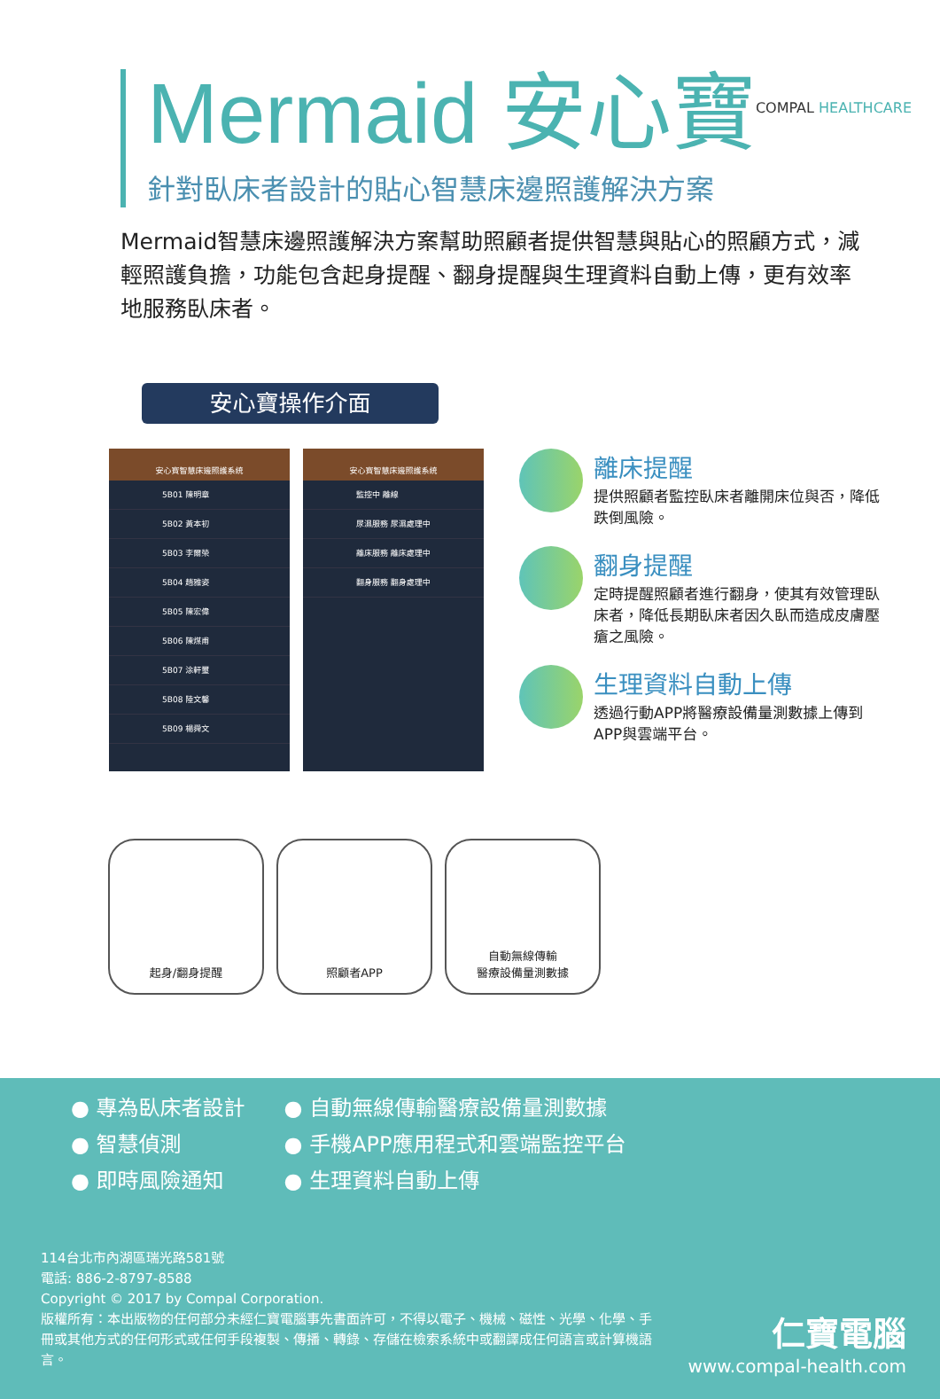COMPAL HEALTHCARE
Mermaid 安心寶
針對臥床者設計的貼心智慧床邊照護解決方案
Mermaid智慧床邊照護解決方案幫助照顧者提供智慧與貼心的照顧方式，減輕照護負擔，功能包含起身提醒、翻身提醒與生理資料自動上傳，更有效率地服務臥床者。
安心寶操作介面
安心寶智慧床邊照護系統
5B01 陳明章
5B02 黃本初
5B03 李爾榮
5B04 趙雅姿
5B05 陳宏偉
5B06 陳煤甫
5B07 涂軒璽
5B08 陸文馨
5B09 楊舜文
安心寶智慧床邊照護系統
監控中 離線
尿濕服務 尿濕處理中
離床服務 離床處理中
翻身服務 翻身處理中
離床提醒
提供照顧者監控臥床者離開床位與否，降低跌倒風險。
翻身提醒
定時提醒照顧者進行翻身，使其有效管理臥床者，降低長期臥床者因久臥而造成皮膚壓瘡之風險。
生理資料自動上傳
透過行動APP將醫療設備量測數據上傳到APP與雲端平台。
起身/翻身提醒 照顧者APP 自動無線傳輸
醫療設備量測數據
● 專為臥床者設計
● 智慧偵測
● 即時風險通知
● 自動無線傳輸醫療設備量測數據
● 手機APP應用程式和雲端監控平台
● 生理資料自動上傳
114台北市內湖區瑞光路581號
電話: 886-2-8797-8588
Copyright © 2017 by Compal Corporation.
版權所有：本出版物的任何部分未經仁寶電腦事先書面許可，不得以電子、機械、磁性、光學、化學、手冊或其他方式的任何形式或任何手段複製、傳播、轉錄、存儲在檢索系統中或翻譯成任何語言或計算機語言。
仁寶電腦
www.compal-health.com